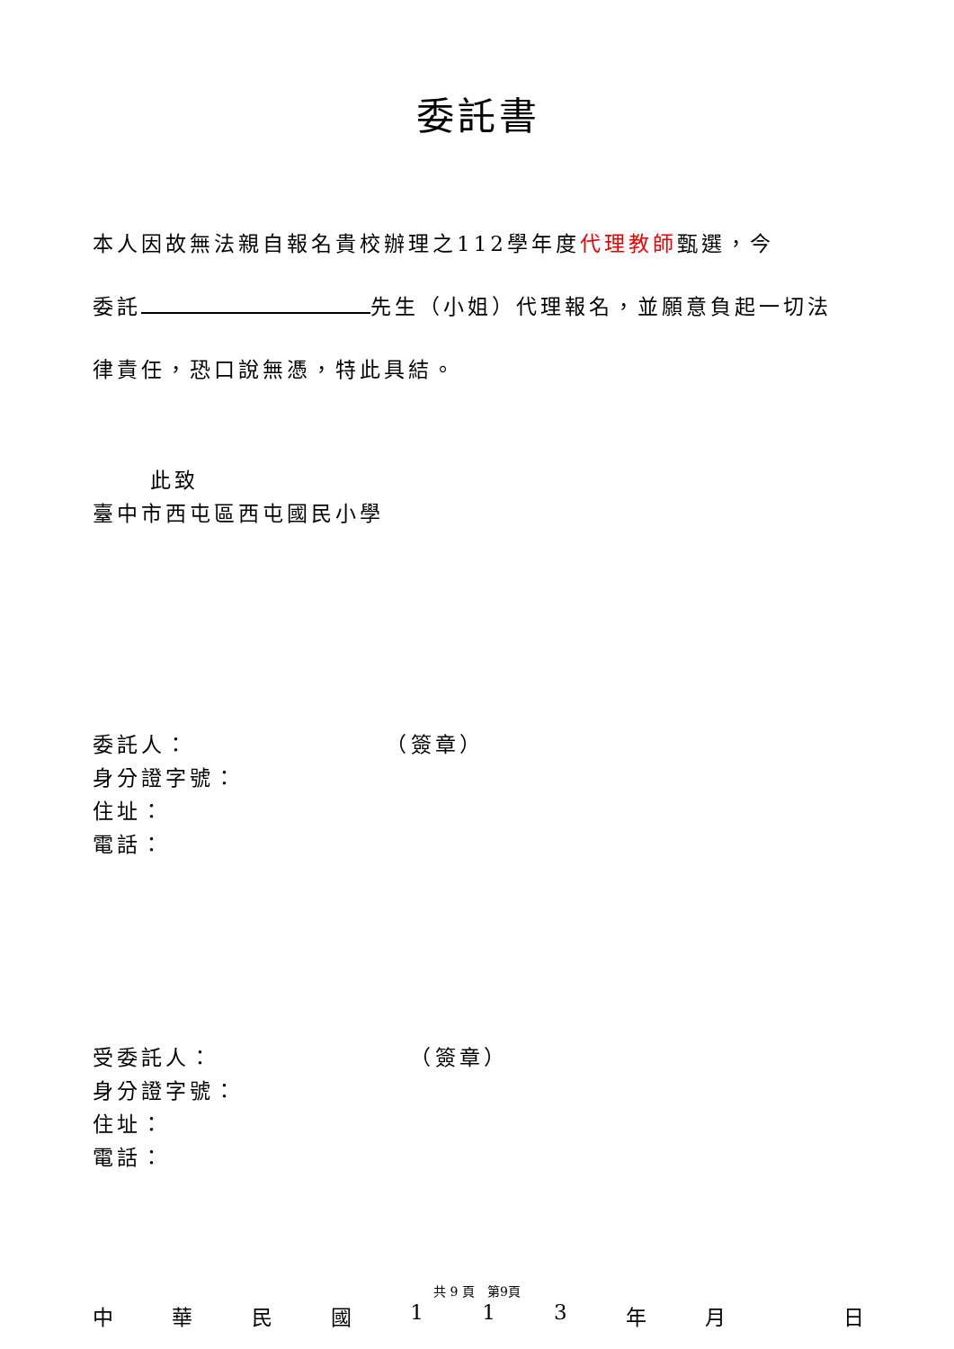委託書
本人因故無法親自報名貴校辦理之112學年度代理教師甄選，今
委託 先生（小姐）代理報名，並願意負起一切法
律責任，恐口說無憑，特此具結。
此致
臺中市西屯區西屯國民小學
委託人： （簽章）
身分證字號：
住址：
電話：
受委託人： （簽章）
身分證字號：
住址：
電話：
中華民國 113 年月 日
共 9 頁　第9頁